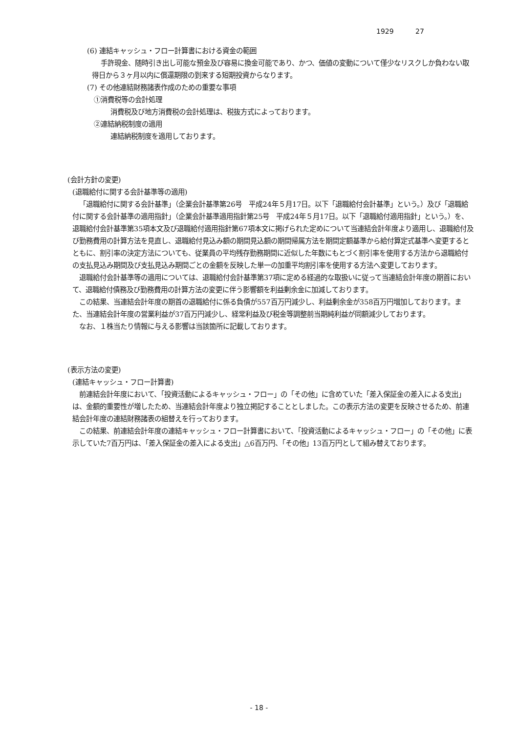1929 27
(6) 連結キャッシュ・フロー計算書における資金の範囲
手許現金、随時引き出し可能な預金及び容易に換金可能であり、かつ、価値の変動について僅少なリスクしか負わない取得日から３ヶ月以内に償還期限の到来する短期投資からなります。
(7) その他連結財務諸表作成のための重要な事項
①消費税等の会計処理
消費税及び地方消費税の会計処理は、税抜方式によっております。
②連結納税制度の適用
連結納税制度を適用しております。
(会計方針の変更)
(退職給付に関する会計基準等の適用)
「退職給付に関する会計基準」（企業会計基準第26号　平成24年５月17日。以下「退職給付会計基準」という。）及び「退職給付に関する会計基準の適用指針」（企業会計基準適用指針第25号　平成24年５月17日。以下「退職給付適用指針」という。）を、退職給付会計基準第35項本文及び退職給付適用指針第67項本文に掲げられた定めについて当連結会計年度より適用し、退職給付及び勤務費用の計算方法を見直し、退職給付見込み額の期間見込額の期間帰属方法を期間定額基準から給付算定式基準へ変更するとともに、割引率の決定方法についても、従業員の平均残存勤務期間に近似した年数にもとづく割引率を使用する方法から退職給付の支払見込み期間及び支払見込み期間ごとの金額を反映した単一の加重平均割引率を使用する方法へ変更しております。
退職給付会計基準等の適用については、退職給付会計基準第37項に定める経過的な取扱いに従って当連結会計年度の期首において、退職給付債務及び勤務費用の計算方法の変更に伴う影響額を利益剰余金に加減しております。
この結果、当連結会計年度の期首の退職給付に係る負債が557百万円減少し、利益剰余金が358百万円増加しております。また、当連結会計年度の営業利益が37百万円減少し、経常利益及び税金等調整前当期純利益が同額減少しております。
なお、１株当たり情報に与える影響は当該箇所に記載しております。
(表示方法の変更)
(連結キャッシュ・フロー計算書)
前連結会計年度において、「投資活動によるキャッシュ・フロー」の「その他」に含めていた「差入保証金の差入による支出」は、金額的重要性が増したため、当連結会計年度より独立掲記することとしました。この表示方法の変更を反映させるため、前連結会計年度の連結財務諸表の組替えを行っております。
この結果、前連結会計年度の連結キャッシュ・フロー計算書において、「投資活動によるキャッシュ・フロー」の「その他」に表示していた7百万円は、「差入保証金の差入による支出」△6百万円、「その他」13百万円として組み替えております。
- 18 -